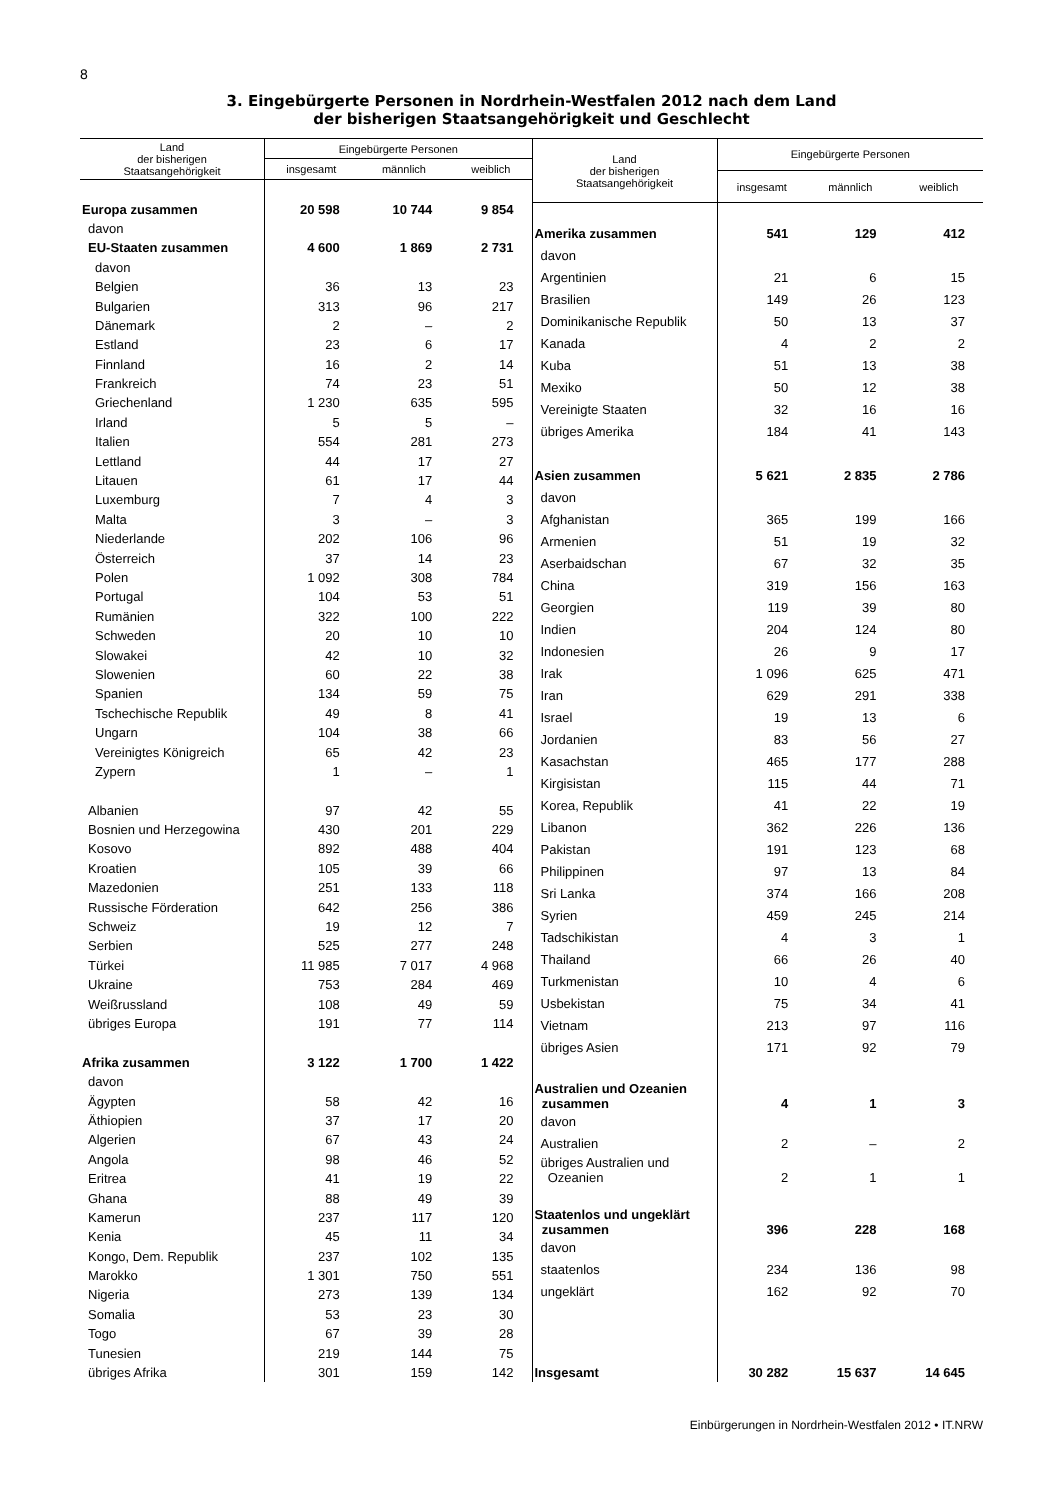8
3. Eingebürgerte Personen in Nordrhein-Westfalen 2012 nach dem Land
der bisherigen Staatsangehörigkeit und Geschlecht
| Land der bisherigen Staatsangehörigkeit | Eingebürgerte Personen | | |
| --- | --- | --- | --- |
| | insgesamt | männlich | weiblich |
| Europa zusammen | 20 598 | 10 744 | 9 854 |
| davon | | | |
| EU-Staaten zusammen | 4 600 | 1 869 | 2 731 |
| davon | | | |
| Belgien | 36 | 13 | 23 |
| Bulgarien | 313 | 96 | 217 |
| Dänemark | 2 | – | 2 |
| Estland | 23 | 6 | 17 |
| Finnland | 16 | 2 | 14 |
| Frankreich | 74 | 23 | 51 |
| Griechenland | 1 230 | 635 | 595 |
| Irland | 5 | 5 | – |
| Italien | 554 | 281 | 273 |
| Lettland | 44 | 17 | 27 |
| Litauen | 61 | 17 | 44 |
| Luxemburg | 7 | 4 | 3 |
| Malta | 3 | – | 3 |
| Niederlande | 202 | 106 | 96 |
| Österreich | 37 | 14 | 23 |
| Polen | 1 092 | 308 | 784 |
| Portugal | 104 | 53 | 51 |
| Rumänien | 322 | 100 | 222 |
| Schweden | 20 | 10 | 10 |
| Slowakei | 42 | 10 | 32 |
| Slowenien | 60 | 22 | 38 |
| Spanien | 134 | 59 | 75 |
| Tschechische Republik | 49 | 8 | 41 |
| Ungarn | 104 | 38 | 66 |
| Vereinigtes Königreich | 65 | 42 | 23 |
| Zypern | 1 | – | 1 |
| Albanien | 97 | 42 | 55 |
| Bosnien und Herzegowina | 430 | 201 | 229 |
| Kosovo | 892 | 488 | 404 |
| Kroatien | 105 | 39 | 66 |
| Mazedonien | 251 | 133 | 118 |
| Russische Förderation | 642 | 256 | 386 |
| Schweiz | 19 | 12 | 7 |
| Serbien | 525 | 277 | 248 |
| Türkei | 11 985 | 7 017 | 4 968 |
| Ukraine | 753 | 284 | 469 |
| Weißrussland | 108 | 49 | 59 |
| übriges Europa | 191 | 77 | 114 |
| Afrika zusammen | 3 122 | 1 700 | 1 422 |
| davon | | | |
| Ägypten | 58 | 42 | 16 |
| Äthiopien | 37 | 17 | 20 |
| Algerien | 67 | 43 | 24 |
| Angola | 98 | 46 | 52 |
| Eritrea | 41 | 19 | 22 |
| Ghana | 88 | 49 | 39 |
| Kamerun | 237 | 117 | 120 |
| Kenia | 45 | 11 | 34 |
| Kongo, Dem. Republik | 237 | 102 | 135 |
| Marokko | 1 301 | 750 | 551 |
| Nigeria | 273 | 139 | 134 |
| Somalia | 53 | 23 | 30 |
| Togo | 67 | 39 | 28 |
| Tunesien | 219 | 144 | 75 |
| übriges Afrika | 301 | 159 | 142 |
| Land der bisherigen Staatsangehörigkeit | Eingebürgerte Personen | | |
| --- | --- | --- | --- |
| | insgesamt | männlich | weiblich |
| Amerika zusammen | 541 | 129 | 412 |
| davon | | | |
| Argentinien | 21 | 6 | 15 |
| Brasilien | 149 | 26 | 123 |
| Dominikanische Republik | 50 | 13 | 37 |
| Kanada | 4 | 2 | 2 |
| Kuba | 51 | 13 | 38 |
| Mexiko | 50 | 12 | 38 |
| Vereinigte Staaten | 32 | 16 | 16 |
| übriges Amerika | 184 | 41 | 143 |
| Asien zusammen | 5 621 | 2 835 | 2 786 |
| davon | | | |
| Afghanistan | 365 | 199 | 166 |
| Armenien | 51 | 19 | 32 |
| Aserbaidschan | 67 | 32 | 35 |
| China | 319 | 156 | 163 |
| Georgien | 119 | 39 | 80 |
| Indien | 204 | 124 | 80 |
| Indonesien | 26 | 9 | 17 |
| Irak | 1 096 | 625 | 471 |
| Iran | 629 | 291 | 338 |
| Israel | 19 | 13 | 6 |
| Jordanien | 83 | 56 | 27 |
| Kasachstan | 465 | 177 | 288 |
| Kirgisistan | 115 | 44 | 71 |
| Korea, Republik | 41 | 22 | 19 |
| Libanon | 362 | 226 | 136 |
| Pakistan | 191 | 123 | 68 |
| Philippinen | 97 | 13 | 84 |
| Sri Lanka | 374 | 166 | 208 |
| Syrien | 459 | 245 | 214 |
| Tadschikistan | 4 | 3 | 1 |
| Thailand | 66 | 26 | 40 |
| Turkmenistan | 10 | 4 | 6 |
| Usbekistan | 75 | 34 | 41 |
| Vietnam | 213 | 97 | 116 |
| übriges Asien | 171 | 92 | 79 |
| Australien und Ozeanien zusammen | 4 | 1 | 3 |
| davon | | | |
| Australien | 2 | – | 2 |
| übriges Australien und Ozeanien | 2 | 1 | 1 |
| Staatenlos und ungeklärt zusammen | 396 | 228 | 168 |
| davon | | | |
| staatenlos | 234 | 136 | 98 |
| ungeklärt | 162 | 92 | 70 |
| Insgesamt | 30 282 | 15 637 | 14 645 |
Einbürgerungen in Nordrhein-Westfalen 2012 • IT.NRW